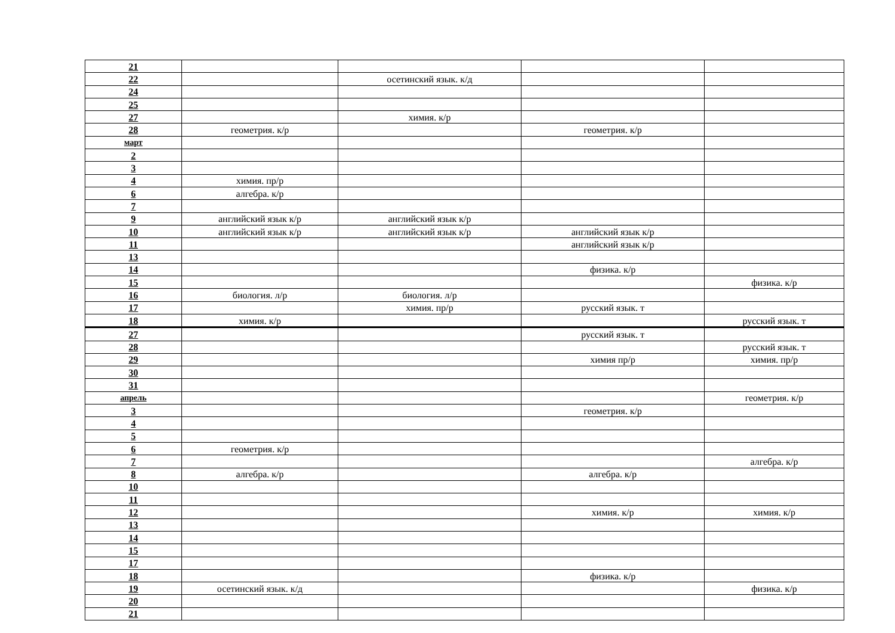| 21 | | | | |
| 22 | | осетинский язык. к/д | | |
| 24 | | | | |
| 25 | | | | |
| 27 | | химия. к/р | | |
| 28 | геометрия. к/р | | геометрия. к/р | |
| март | | | | |
| 2 | | | | |
| 3 | | | | |
| 4 | химия. пр/р | | | |
| 6 | алгебра. к/р | | | |
| 7 | | | | |
| 9 | английский язык к/р | английский язык к/р | | |
| 10 | английский язык к/р | английский язык к/р | английский язык к/р | |
| 11 | | | английский язык к/р | |
| 13 | | | | |
| 14 | | | физика. к/р | |
| 15 | | | | физика. к/р |
| 16 | биология. л/р | биология. л/р | | |
| 17 | | химия. пр/р | русский язык. т | |
| 18 | химия. к/р | | | русский язык. т |
| 27 | | | русский язык. т | |
| 28 | | | | русский язык. т |
| 29 | | | химия пр/р | химия. пр/р |
| 30 | | | | |
| 31 | | | | |
| апрель | | | | геометрия. к/р |
| 3 | | | геометрия. к/р | |
| 4 | | | | |
| 5 | | | | |
| 6 | геометрия. к/р | | | |
| 7 | | | | алгебра. к/р |
| 8 | алгебра. к/р | | алгебра. к/р | |
| 10 | | | | |
| 11 | | | | |
| 12 | | | химия. к/р | химия. к/р |
| 13 | | | | |
| 14 | | | | |
| 15 | | | | |
| 17 | | | | |
| 18 | | | физика. к/р | |
| 19 | осетинский язык. к/д | | | физика. к/р |
| 20 | | | | |
| 21 | | | | |